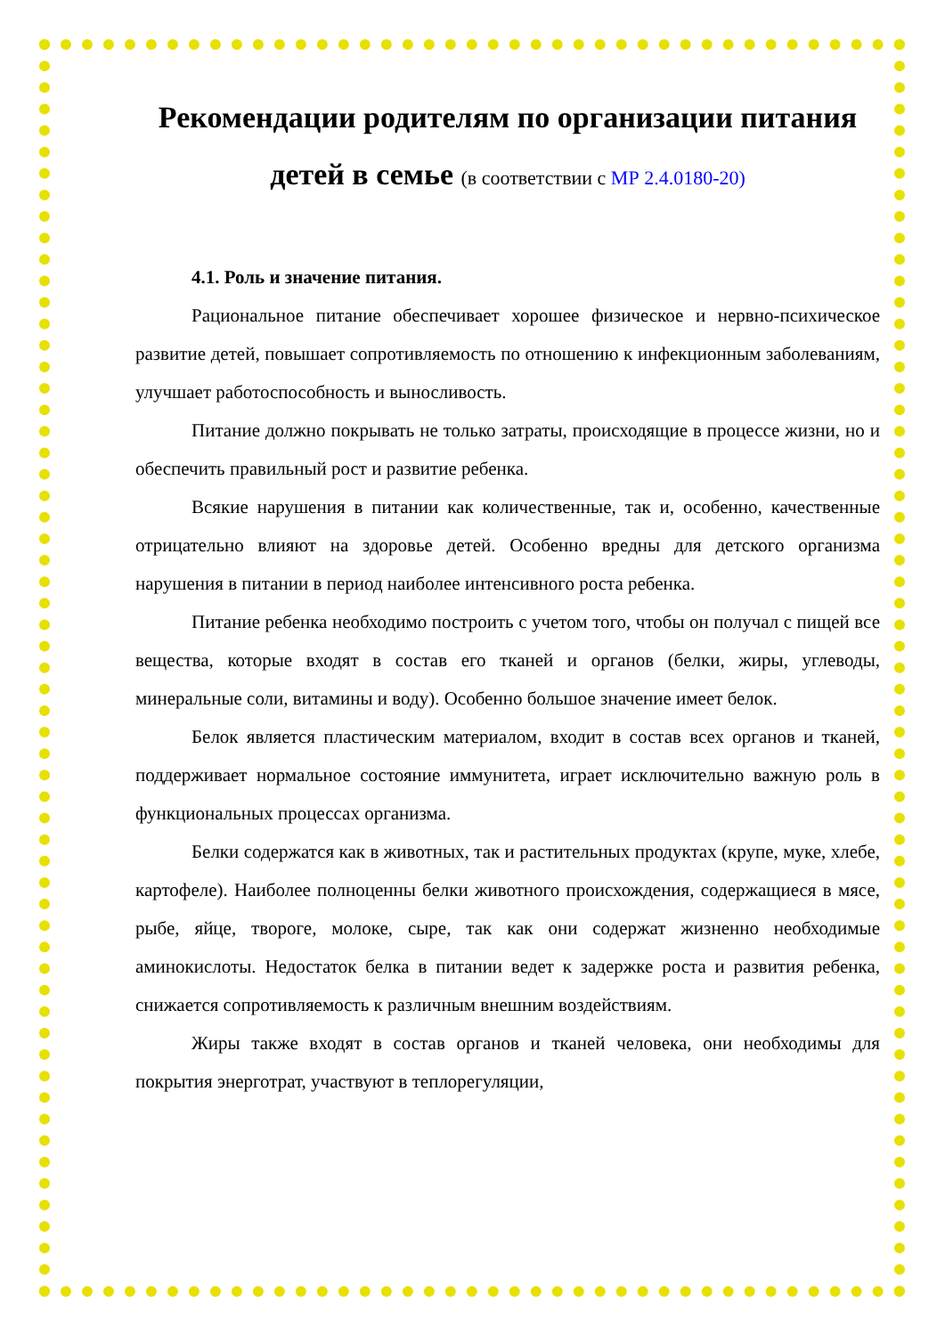Рекомендации родителям по организации питания детей в семье (в соответствии с МР 2.4.0180-20)
4.1. Роль и значение питания.
Рациональное питание обеспечивает хорошее физическое и нервно-психическое развитие детей, повышает сопротивляемость по отношению к инфекционным заболеваниям, улучшает работоспособность и выносливость.
Питание должно покрывать не только затраты, происходящие в процессе жизни, но и обеспечить правильный рост и развитие ребенка.
Всякие нарушения в питании как количественные, так и, особенно, качественные отрицательно влияют на здоровье детей. Особенно вредны для детского организма нарушения в питании в период наиболее интенсивного роста ребенка.
Питание ребенка необходимо построить с учетом того, чтобы он получал с пищей все вещества, которые входят в состав его тканей и органов (белки, жиры, углеводы, минеральные соли, витамины и воду). Особенно большое значение имеет белок.
Белок является пластическим материалом, входит в состав всех органов и тканей, поддерживает нормальное состояние иммунитета, играет исключительно важную роль в функциональных процессах организма.
Белки содержатся как в животных, так и растительных продуктах (крупе, муке, хлебе, картофеле). Наиболее полноценны белки животного происхождения, содержащиеся в мясе, рыбе, яйце, твороге, молоке, сыре, так как они содержат жизненно необходимые аминокислоты. Недостаток белка в питании ведет к задержке роста и развития ребенка, снижается сопротивляемость к различным внешним воздействиям.
Жиры также входят в состав органов и тканей человека, они необходимы для покрытия энерготрат, участвуют в теплорегуляции,